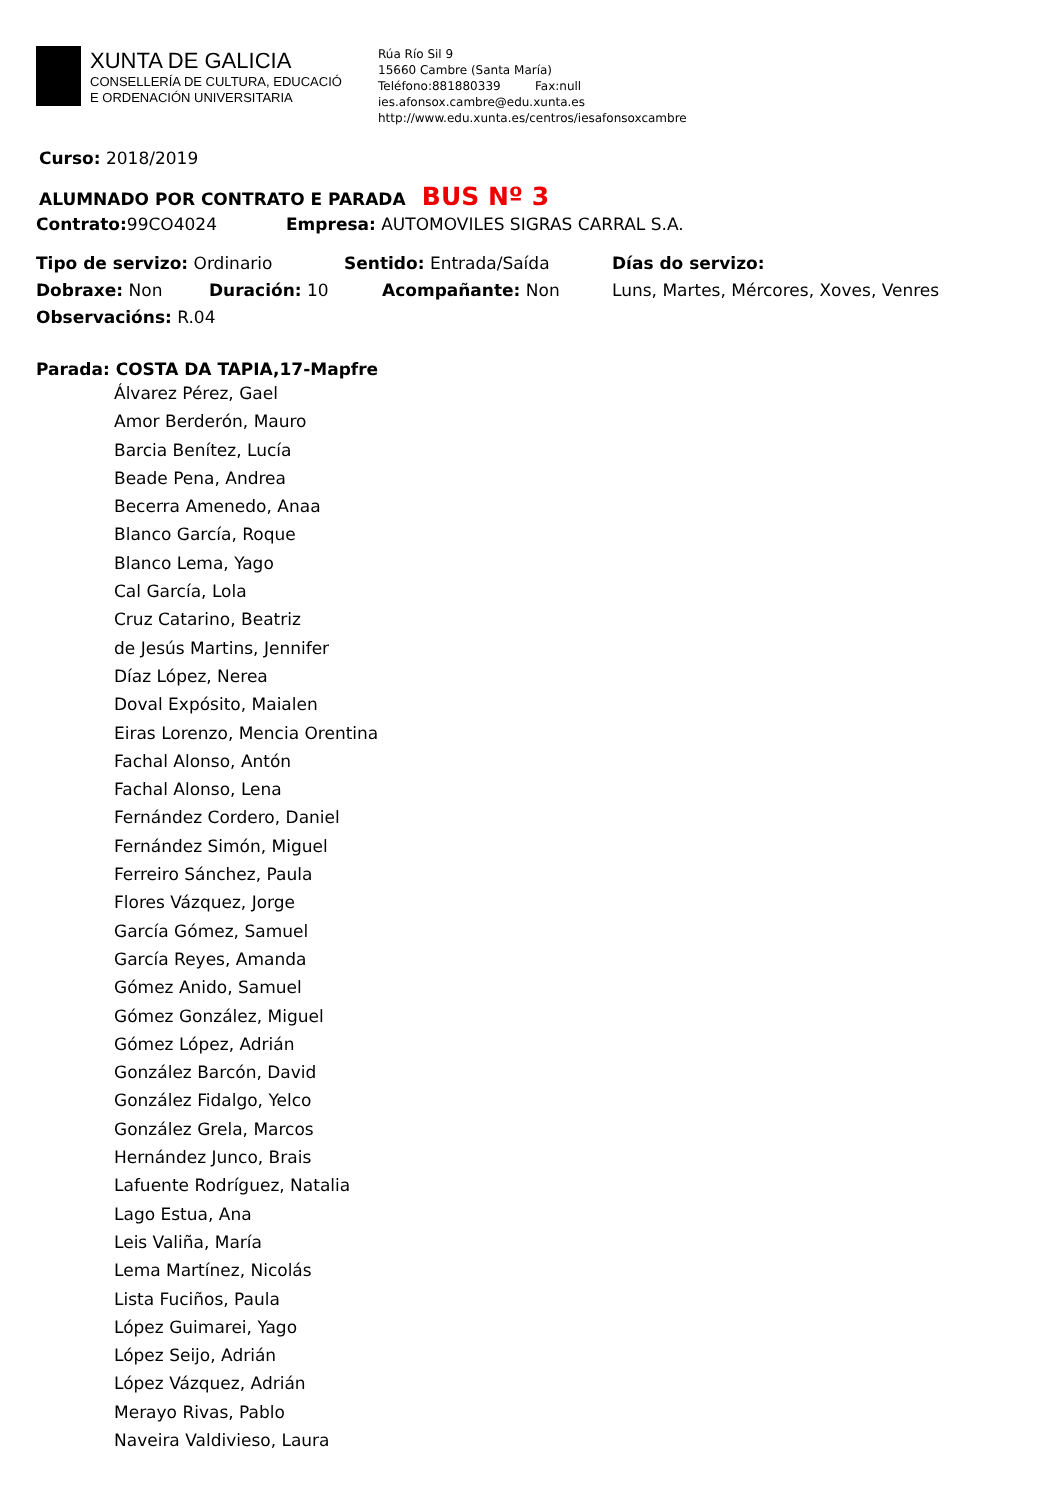XUNTA DE GALICIA
CONSELLERÍA DE CULTURA, EDUCACIÓ
E ORDENACIÓN UNIVERSITARIA
Rúa Río Sil 9
15660 Cambre (Santa María)
Teléfono:881880339 Fax:null
ies.afonsox.cambre@edu.xunta.es
http://www.edu.xunta.es/centros/iesafonsoxcambre
Curso: 2018/2019
ALUMNADO POR CONTRATO E PARADA BUS Nº 3
Contrato: 99CO4024 Empresa: AUTOMOVILES SIGRAS CARRAL S.A.
Tipo de servizo: Ordinario Sentido: Entrada/Saída Días do servizo:
Dobraxe: Non Duración: 10 Acompañante: Non Luns, Martes, Mércores, Xoves, Venres
Observacións: R.04
Parada: COSTA DA TAPIA,17-Mapfre
Álvarez Pérez, Gael
Amor Berderón, Mauro
Barcia Benítez, Lucía
Beade Pena, Andrea
Becerra Amenedo, Anaa
Blanco García, Roque
Blanco Lema, Yago
Cal García, Lola
Cruz Catarino, Beatriz
de Jesús Martins, Jennifer
Díaz López, Nerea
Doval Expósito, Maialen
Eiras Lorenzo, Mencia Orentina
Fachal Alonso, Antón
Fachal Alonso, Lena
Fernández Cordero, Daniel
Fernández Simón, Miguel
Ferreiro Sánchez, Paula
Flores Vázquez, Jorge
García Gómez, Samuel
García Reyes, Amanda
Gómez Anido, Samuel
Gómez González, Miguel
Gómez López, Adrián
González Barcón, David
González Fidalgo, Yelco
González Grela, Marcos
Hernández Junco, Brais
Lafuente Rodríguez, Natalia
Lago Estua, Ana
Leis Valiña, María
Lema Martínez, Nicolás
Lista Fuciños, Paula
López Guimarei, Yago
López Seijo, Adrián
López Vázquez, Adrián
Merayo Rivas, Pablo
Naveira Valdivieso, Laura